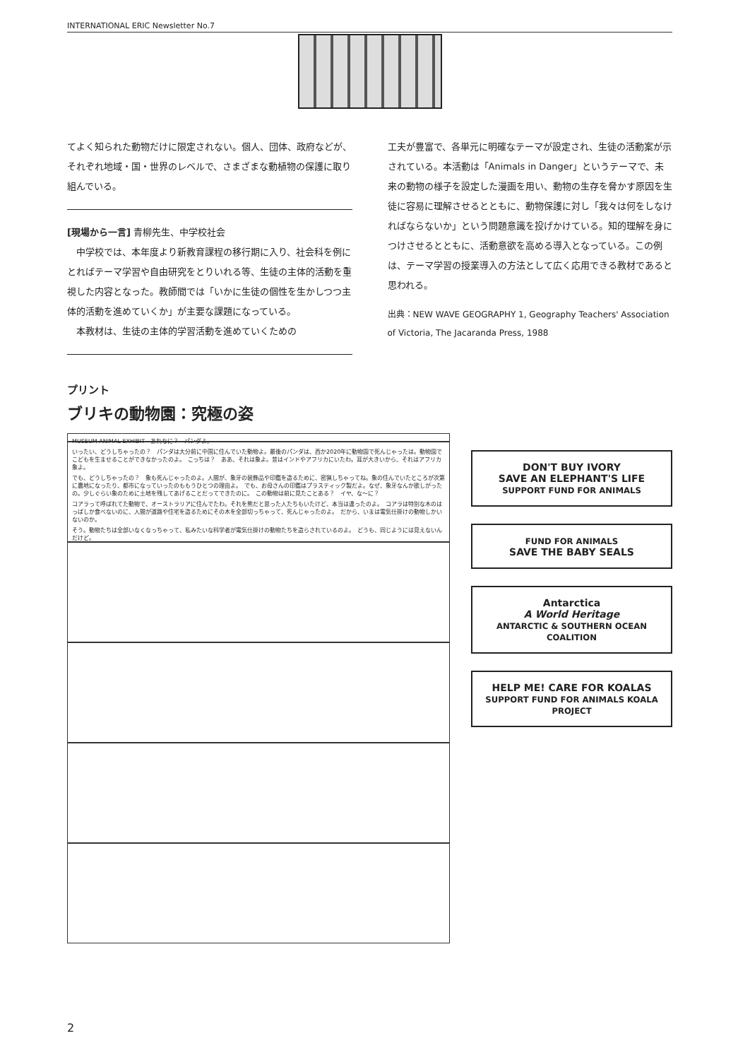INTERNATIONAL ERIC Newsletter No.7
てよく知られた動物だけに限定されない。個人、団体、政府などが、それぞれ地域・国・世界のレベルで、さまざまな動植物の保護に取り組んでいる。
[現場から一言] 青柳先生、中学校社会
　中学校では、本年度より新教育課程の移行期に入り、社会科を例にとればテーマ学習や自由研究をとりいれる等、生徒の主体的活動を重視した内容となった。教師間では「いかに生徒の個性を生かしつつ主体的活動を進めていくか」が主要な課題になっている。
　本教材は、生徒の主体的学習活動を進めていくための
工夫が豊富で、各単元に明確なテーマが設定され、生徒の活動案が示されている。本活動は「Animals in Danger」というテーマで、未来の動物の様子を設定した漫画を用い、動物の生存を脅かす原因を生徒に容易に理解させるとともに、動物保護に対し「我々は何をしなければならないか」という問題意識を投げかけている。知的理解を身につけさせるとともに、活動意欲を高める導入となっている。この例は、テーマ学習の授業導入の方法として広く応用できる教材であると思われる。
出典：NEW WAVE GEOGRAPHY 1, Geography Teachers' Association of Victoria, The Jacaranda Press, 1988
プリント
ブリキの動物園：究極の姿
MUSEUM ANIMAL EXHIBIT　あれなに？　パンダよ。
いったい、どうしちゃったの？　パンダは大分前に中国に住んでいた動物よ。最後のパンダは、西か2020年に動物園で死んじゃったは。動物園でこどもを生ませることができなかったのよ。　こっちは？　ああ、それは象よ。昔はインドやアフリカにいたわ。耳が大きいから、それはアフリカ象よ。
でも、どうしちゃったの？　象も死んじゃったのよ。人間が、象牙の装飾品や印鑑を造るために、密猟しちゃってね。象の住んでいたところが次第に農地になったり、都市になっていったのももうひとつの理由よ。　でも、お母さんの印鑑はプラスティック製だよ。なぜ、象牙なんか欲しがったの。少しぐらい象のために土地を残してあげることだってできたのに。　この動物は前に見たことある？　イヤ、な～に？
コアラって呼ばれてた動物で、オーストラリアに住んでたわ。それを熊だと思った人たちもいたけど、本当は違ったのよ。　コアラは特別な木のはっぱしか食べないのに、人間が道路や住宅を造るためにその木を全部切っちゃって、死んじゃったのよ。　だから、いまは電気仕掛けの動物しかいないのか。
そう。動物たちは全部いなくなっちゃって、私みたいな科学者が電気仕掛けの動物たちを造らされているのよ。　どうも、同じようには見えないんだけど。
DON'T BUY IVORY
SAVE AN ELEPHANT'S LIFE
SUPPORT FUND FOR ANIMALS
FUND FOR ANIMALS
SAVE THE BABY SEALS
Antarctica
A World Heritage
ANTARCTIC & SOUTHERN OCEAN COALITION
HELP ME! CARE FOR KOALAS
SUPPORT FUND FOR ANIMALS KOALA PROJECT
2